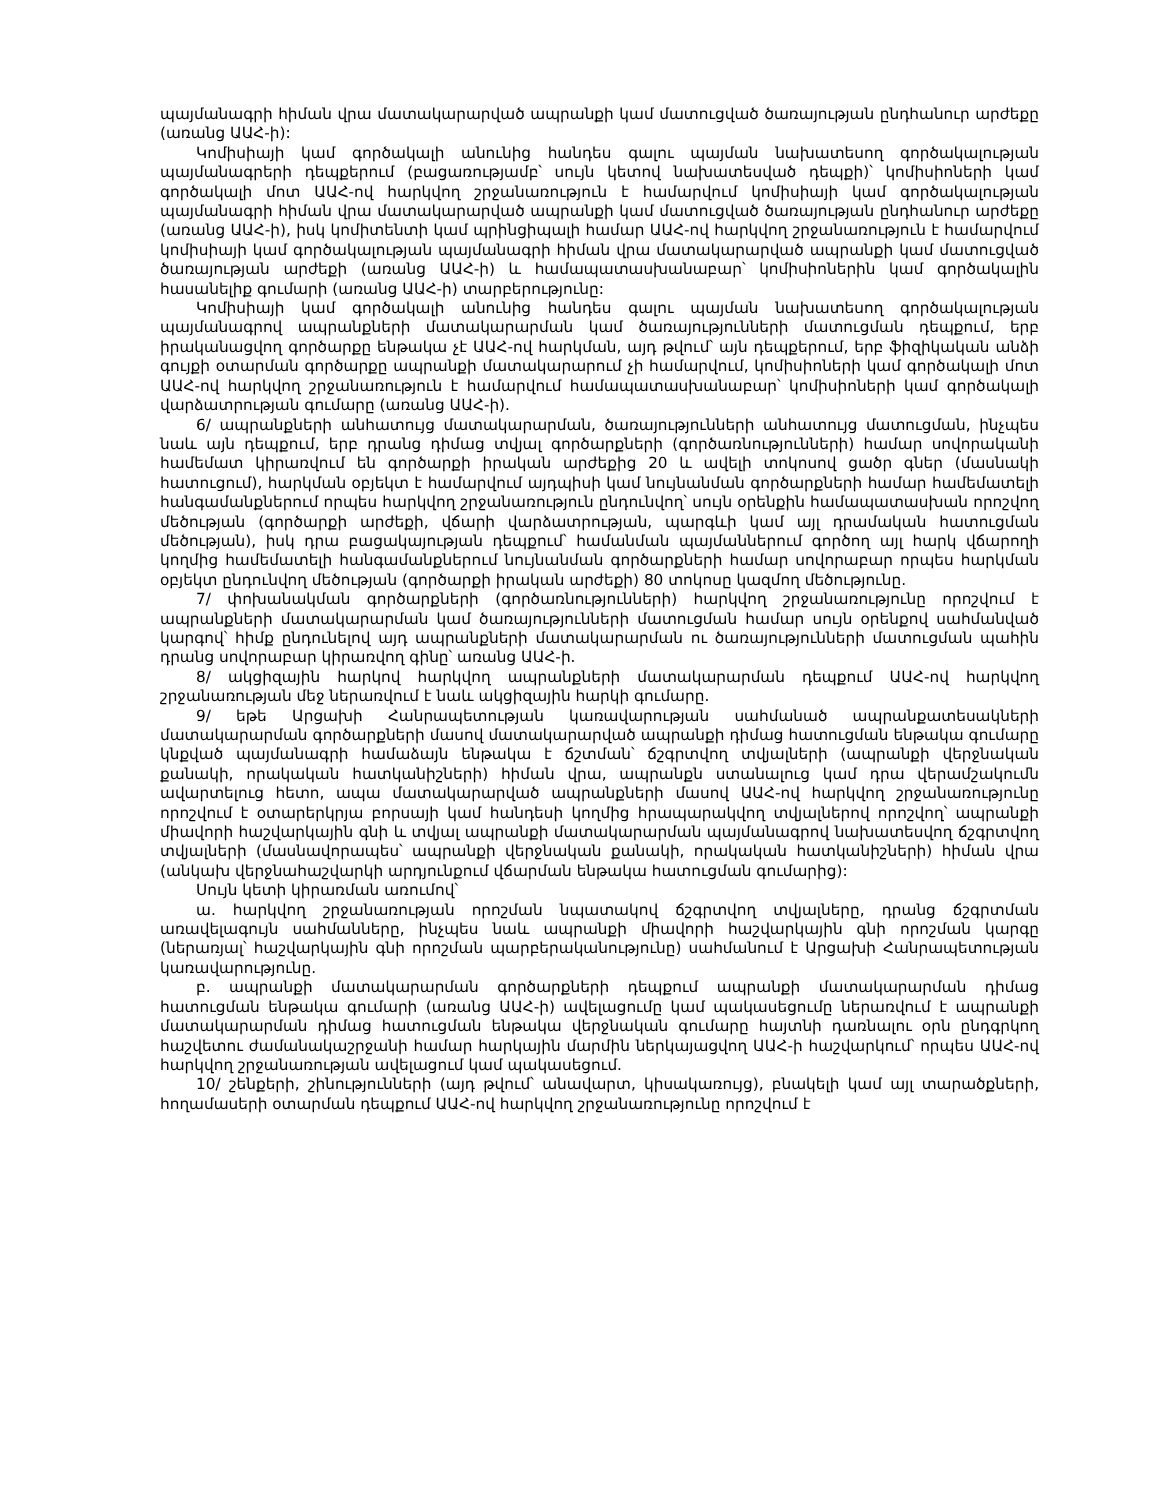պայմանագրի հիման վրա մատակարարված ապրանքի կամ մատուցված ծառայության ընդհանուր արժեքը (առանց ԱԱՀ-ի):
Կոմիսիայի կամ գործակալի անունից հանդես գալու պայման նախատեսող գործակալության պայմանագրերի դեպքերում (բացառությամբ՝ սույն կետով նախատեսված դեպքի)՝ կոմիսիոների կամ գործակալի մոտ ԱԱՀ-ով հարկվող շրջանառություն է համարվում կոմիսիայի կամ գործակալության պայմանագրի հիման վրա մատակարարված ապրանքի կամ մատուցված ծառայության ընդհանուր արժեքը (առանց ԱԱՀ-ի), իսկ կոմիտենտի կամ պրինցիպալի համար ԱԱՀ-ով հարկվող շրջանառություն է համարվում կոմիսիայի կամ գործակալության պայմանագրի հիման վրա մատակարարված ապրանքի կամ մատուցված ծառայության արժեքի (առանց ԱԱՀ-ի) և համապատասխանաբար՝ կոմիսիոներին կամ գործակալին հասանելիք գումարի (առանց ԱԱՀ-ի) տարբերությունը:
Կոմիսիայի կամ գործակալի անունից հանդես գալու պայման նախատեսող գործակալության պայմանագրով ապրանքների մատակարարման կամ ծառայությունների մատուցման դեպքում, երբ իրականացվող գործարքը ենթակա չէ ԱԱՀ-ով հարկման, այդ թվում՝ այն դեպքերում, երբ ֆիզիկական անձի գույքի օտարման գործարքը ապրանքի մատակարարում չի համարվում, կոմիսիոների կամ գործակալի մոտ ԱԱՀ-ով հարկվող շրջանառություն է համարվում համապատասխանաբար՝ կոմիսիոների կամ գործակալի վարձատրության գումարը (առանց ԱԱՀ-ի).
6/ ապրանքների անհատույց մատակարարման, ծառայությունների անհատույց մատուցման, ինչպես նաև այն դեպքում, երբ դրանց դիմաց տվյալ գործարքների (գործառնությունների) համար սովորականի համեմատ կիրառվում են գործարքի իրական արժեքից 20 և ավելի տոկոսով ցածր գներ (մասնակի հատուցում), հարկման օբյեկտ է համարվում այդպիսի կամ նույնանման գործարքների համար համեմատելի հանգամանքներում որպես հարկվող շրջանառություն ընդունվող՝ սույն օրենքին համապատասխան որոշվող մեծության (գործարքի արժեքի, վճարի վարձատրության, պարգևի կամ այլ դրամական հատուցման մեծության), իսկ դրա բացակայության դեպքում՝ համանման պայմաններում գործող այլ հարկ վճարողի կողմից համեմատելի հանգամանքներում նույնանման գործարքների համար սովորաբար որպես հարկման օբյեկտ ընդունվող մեծության (գործարքի իրական արժեքի) 80 տոկոսը կազմող մեծությունը.
7/ փոխանակման գործարքների (գործառնությունների) հարկվող շրջանառությունը որոշվում է ապրանքների մատակարարման կամ ծառայությունների մատուցման համար սույն օրենքով սահմանված կարգով՝ հիմք ընդունելով այդ ապրանքների մատակարարման ու ծառայությունների մատուցման պահին դրանց սովորաբար կիրառվող գինը՝ առանց ԱԱՀ-ի.
8/ ակցիզային հարկով հարկվող ապրանքների մատակարարման դեպքում ԱԱՀ-ով հարկվող շրջանառության մեջ ներառվում է նաև ակցիզային հարկի գումարը.
9/ եթե Արցախի Հանրապետության կառավարության սահմանած ապրանքատեսակների մատակարարման գործարքների մասով մատակարարված ապրանքի դիմաց հատուցման ենթակա գումարը կնքված պայմանագրի համաձայն ենթակա է ճշտման՝ ճշգրտվող տվյալների (ապրանքի վերջնական քանակի, որակական հատկանիշների) հիման վրա, ապրանքն ստանալուց կամ դրա վերամշակումն ավարտելուց հետո, ապա մատակարարված ապրանքների մասով ԱԱՀ-ով հարկվող շրջանառությունը որոշվում է օտարերկրյա բորսայի կամ հանդեսի կողմից հրապարակվող տվյալներով որոշվող՝ ապրանքի միավորի հաշվարկային գնի և տվյալ ապրանքի մատակարարման պայմանագրով նախատեսվող ճշգրտվող տվյալների (մասնավորապես՝ ապրանքի վերջնական քանակի, որակական հատկանիշների) հիման վրա (անկախ վերջնահաշվարկի արդյունքում վճարման ենթակա հատուցման գումարից):
Սույն կետի կիրառման առումով՝
ա. հարկվող շրջանառության որոշման նպատակով ճշգրտվող տվյալները, դրանց ճշգրտման առավելագույն սահմանները, ինչպես նաև ապրանքի միավորի հաշվարկային գնի որոշման կարգը (ներառյալ՝ հաշվարկային գնի որոշման պարբերականությունը) սահմանում է Արցախի Հանրապետության կառավարությունը.
բ. ապրանքի մատակարարման գործարքների դեպքում ապրանքի մատակարարման դիմաց հատուցման ենթակա գումարի (առանց ԱԱՀ-ի) ավելացումը կամ պակասեցումը ներառվում է ապրանքի մատակարարման դիմաց հատուցման ենթակա վերջնական գումարը հայտնի դառնալու օրն ընդգրկող հաշվետու ժամանակաշրջանի համար հարկային մարմին ներկայացվող ԱԱՀ-ի հաշվարկում՝ որպես ԱԱՀ-ով հարկվող շրջանառության ավելացում կամ պակասեցում.
10/ շենքերի, շինությունների (այդ թվում՝ անավարտ, կիսակառույց), բնակելի կամ այլ տարածքների, հողամասերի օտարման դեպքում ԱԱՀ-ով հարկվող շրջանառությունը որոշվում է